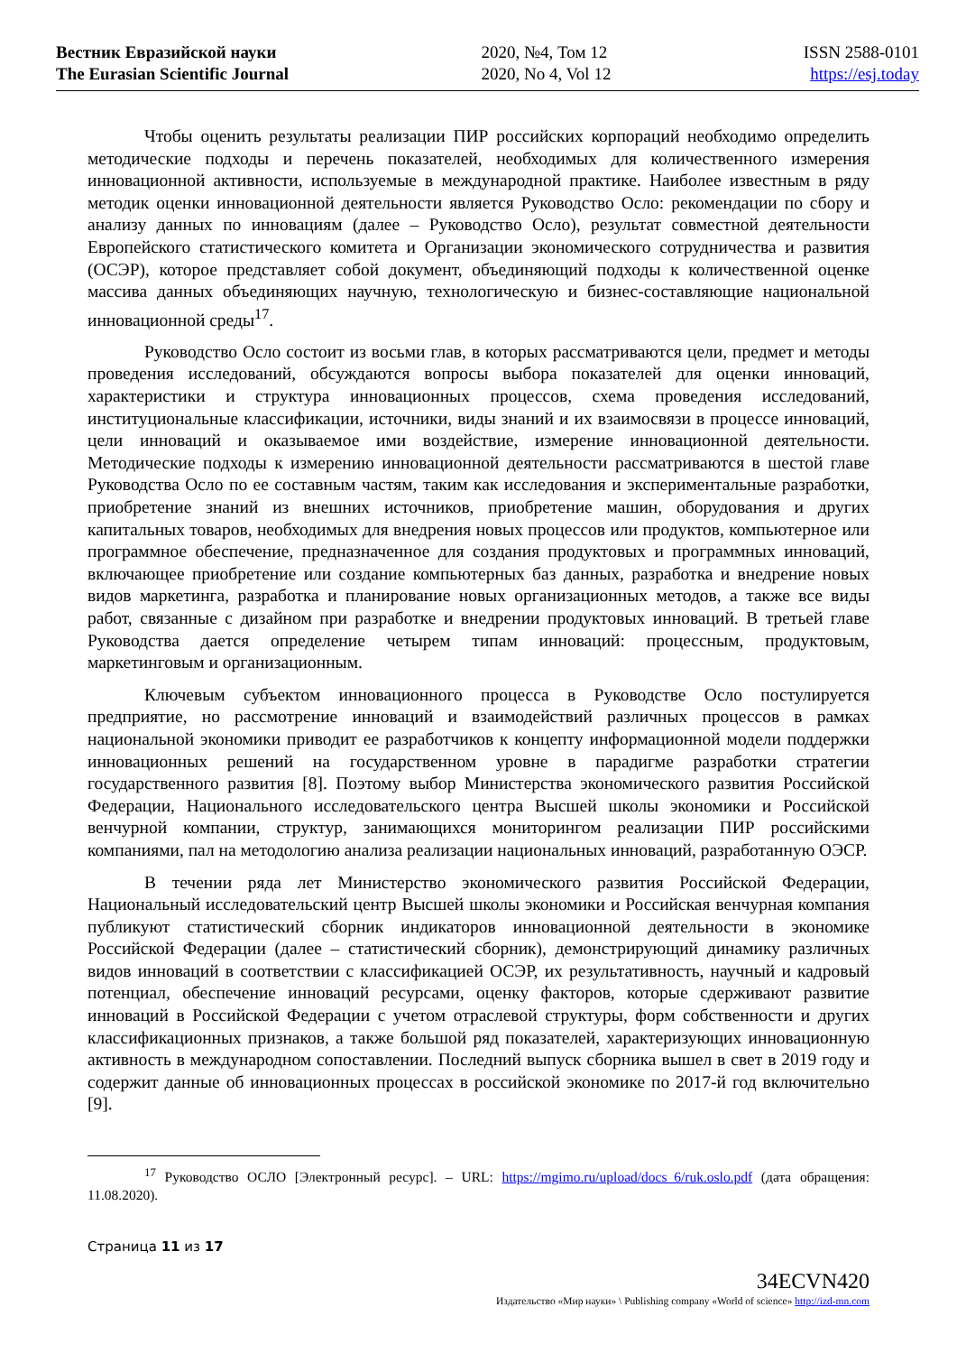Вестник Евразийской науки
The Eurasian Scientific Journal
2020, №4, Том 12
2020, No 4, Vol 12
ISSN 2588-0101
https://esj.today
Чтобы оценить результаты реализации ПИР российских корпораций необходимо определить методические подходы и перечень показателей, необходимых для количественного измерения инновационной активности, используемые в международной практике. Наиболее известным в ряду методик оценки инновационной деятельности является Руководство Осло: рекомендации по сбору и анализу данных по инновациям (далее – Руководство Осло), результат совместной деятельности Европейского статистического комитета и Организации экономического сотрудничества и развития (ОСЭР), которое представляет собой документ, объединяющий подходы к количественной оценке массива данных объединяющих научную, технологическую и бизнес-составляющие национальной инновационной среды<sup>17</sup>.
Руководство Осло состоит из восьми глав, в которых рассматриваются цели, предмет и методы проведения исследований, обсуждаются вопросы выбора показателей для оценки инноваций, характеристики и структура инновационных процессов, схема проведения исследований, институциональные классификации, источники, виды знаний и их взаимосвязи в процессе инноваций, цели инноваций и оказываемое ими воздействие, измерение инновационной деятельности. Методические подходы к измерению инновационной деятельности рассматриваются в шестой главе Руководства Осло по ее составным частям, таким как исследования и экспериментальные разработки, приобретение знаний из внешних источников, приобретение машин, оборудования и других капитальных товаров, необходимых для внедрения новых процессов или продуктов, компьютерное или программное обеспечение, предназначенное для создания продуктовых и программных инноваций, включающее приобретение или создание компьютерных баз данных, разработка и внедрение новых видов маркетинга, разработка и планирование новых организационных методов, а также все виды работ, связанные с дизайном при разработке и внедрении продуктовых инноваций. В третьей главе Руководства дается определение четырем типам инноваций: процессным, продуктовым, маркетинговым и организационным.
Ключевым субъектом инновационного процесса в Руководстве Осло постулируется предприятие, но рассмотрение инноваций и взаимодействий различных процессов в рамках национальной экономики приводит ее разработчиков к концепту информационной модели поддержки инновационных решений на государственном уровне в парадигме разработки стратегии государственного развития [8]. Поэтому выбор Министерства экономического развития Российской Федерации, Национального исследовательского центра Высшей школы экономики и Российской венчурной компании, структур, занимающихся мониторингом реализации ПИР российскими компаниями, пал на методологию анализа реализации национальных инноваций, разработанную ОЭСР.
В течении ряда лет Министерство экономического развития Российской Федерации, Национальный исследовательский центр Высшей школы экономики и Российская венчурная компания публикуют статистический сборник индикаторов инновационной деятельности в экономике Российской Федерации (далее – статистический сборник), демонстрирующий динамику различных видов инноваций в соответствии с классификацией ОСЭР, их результативность, научный и кадровый потенциал, обеспечение инноваций ресурсами, оценку факторов, которые сдерживают развитие инноваций в Российской Федерации с учетом отраслевой структуры, форм собственности и других классификационных признаков, а также большой ряд показателей, характеризующих инновационную активность в международном сопоставлении. Последний выпуск сборника вышел в свет в 2019 году и содержит данные об инновационных процессах в российской экономике по 2017-й год включительно [9].
<sup>17</sup> Руководство ОСЛО [Электронный ресурс]. – URL: https://mgimo.ru/upload/docs_6/ruk.oslo.pdf (дата обращения: 11.08.2020).
Страница 11 из 17
34ECVN420
Издательство «Мир науки» \ Publishing company «World of science» http://izd-mn.com